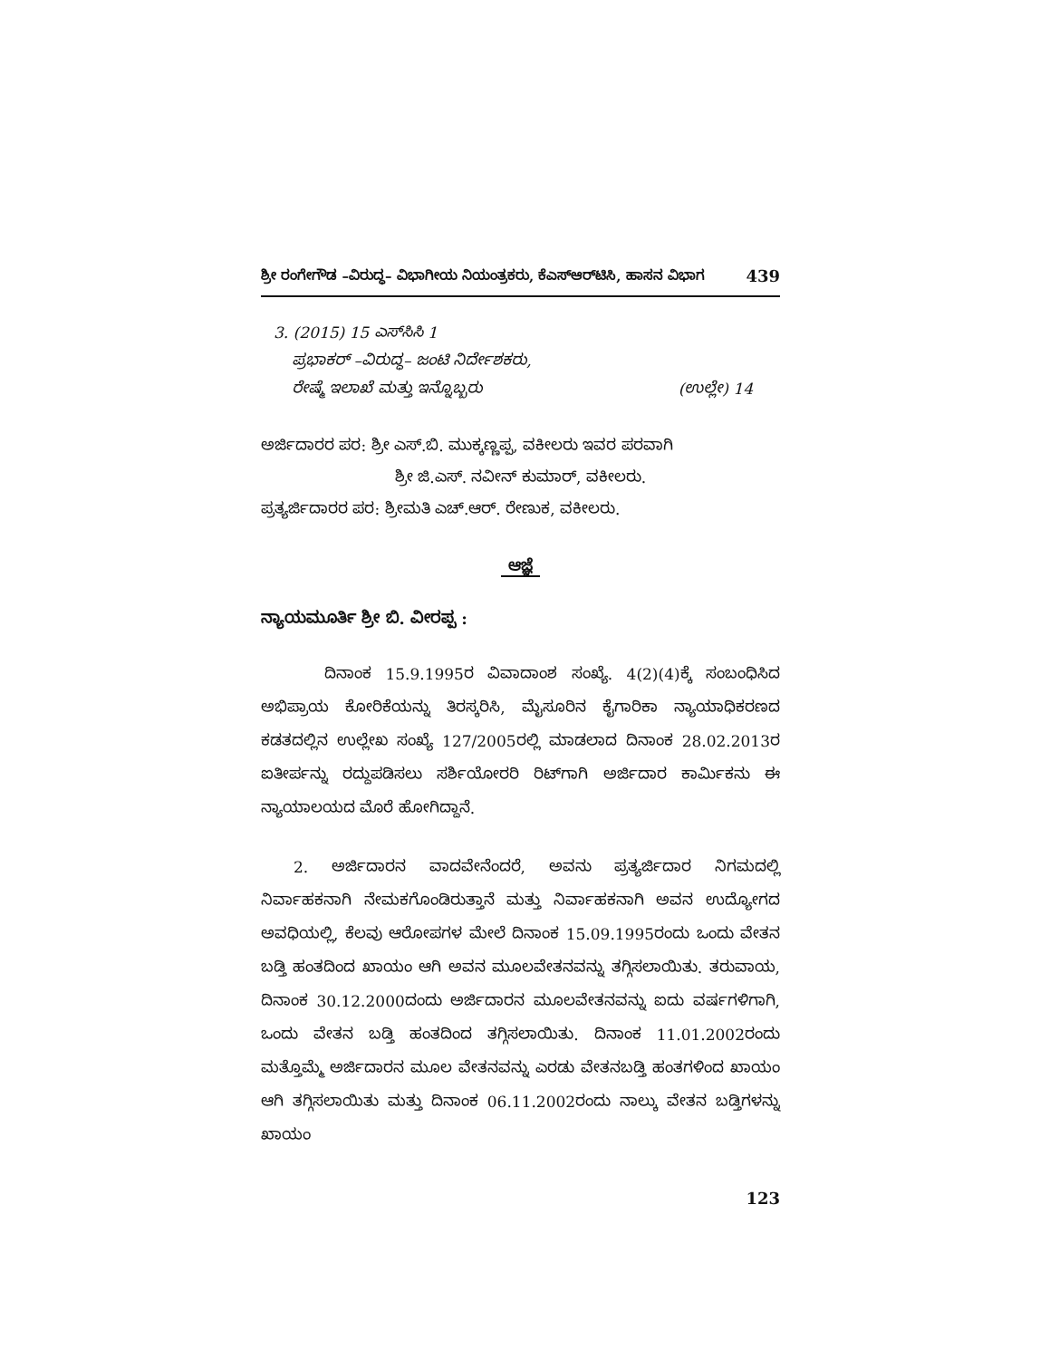ಶ್ರೀ ರಂಗೇಗೌಡ –ವಿರುದ್ಧ– ವಿಭಾಗೀಯ ನಿಯಂತ್ರಕರು, ಕೆಎಸ್‌ಆರ್‌ಟಿಸಿ, ಹಾಸನ ವಿಭಾಗ 439
3. (2015) 15 ಎಸ್‌ಸಿಸಿ 1
ಪ್ರಭಾಕರ್ –ವಿರುದ್ಧ– ಜಂಟಿ ನಿರ್ದೇಶಕರು,
ರೇಷ್ಮೆ ಇಲಾಖೆ ಮತ್ತು ಇನ್ನೊಬ್ಬರು (ಉಲ್ಲೇ) 14
ಅರ್ಜಿದಾರರ ಪರ: ಶ್ರೀ ಎಸ್.ಬಿ. ಮುಕ್ಕಣ್ಣಪ್ಪ, ವಕೀಲರು ಇವರ ಪರವಾಗಿ
ಶ್ರೀ ಜಿ.ಎಸ್. ನವೀನ್ ಕುಮಾರ್, ವಕೀಲರು.
ಪ್ರತ್ಯರ್ಜಿದಾರರ ಪರ: ಶ್ರೀಮತಿ ಎಚ್.ಆರ್. ರೇಣುಕ, ವಕೀಲರು.
ಆಜ್ಞೆ
ನ್ಯಾಯಮೂರ್ತಿ ಶ್ರೀ ಬಿ. ವೀರಪ್ಪ :
ದಿನಾಂಕ 15.9.1995ರ ವಿವಾದಾಂಶ ಸಂಖ್ಯೆ. 4(2)(4)ಕ್ಕೆ ಸಂಬಂಧಿಸಿದ ಅಭಿಪ್ರಾಯ ಕೋರಿಕೆಯನ್ನು ತಿರಸ್ಕರಿಸಿ, ಮೈಸೂರಿನ ಕೈಗಾರಿಕಾ ನ್ಯಾಯಾಧಿಕರಣದ ಕಡತದಲ್ಲಿನ ಉಲ್ಲೇಖ ಸಂಖ್ಯೆ 127/2005ರಲ್ಲಿ ಮಾಡಲಾದ ದಿನಾಂಕ 28.02.2013ರ ಐತೀರ್ಪನ್ನು ರದ್ದುಪಡಿಸಲು ಸರ್ಶಿಯೋರರಿ ರಿಟ್‌ಗಾಗಿ ಅರ್ಜಿದಾರ ಕಾರ್ಮಿಕನು ಈ ನ್ಯಾಯಾಲಯದ ಮೊರೆ ಹೋಗಿದ್ದಾನೆ.
2. ಅರ್ಜಿದಾರನ ವಾದವೇನೆಂದರೆ, ಅವನು ಪ್ರತ್ಯರ್ಜಿದಾರ ನಿಗಮದಲ್ಲಿ ನಿರ್ವಾಹಕನಾಗಿ ನೇಮಕಗೊಂಡಿರುತ್ತಾನೆ ಮತ್ತು ನಿರ್ವಾಹಕನಾಗಿ ಅವನ ಉದ್ಯೋಗದ ಅವಧಿಯಲ್ಲಿ, ಕೆಲವು ಆರೋಪಗಳ ಮೇಲೆ ದಿನಾಂಕ 15.09.1995ರಂದು ಒಂದು ವೇತನ ಬಡ್ತಿ ಹಂತದಿಂದ ಖಾಯಂ ಆಗಿ ಅವನ ಮೂಲವೇತನವನ್ನು ತಗ್ಗಿಸಲಾಯಿತು. ತರುವಾಯ, ದಿನಾಂಕ 30.12.2000ದಂದು ಅರ್ಜಿದಾರನ ಮೂಲವೇತನವನ್ನು ಐದು ವರ್ಷಗಳಿಗಾಗಿ, ಒಂದು ವೇತನ ಬಡ್ತಿ ಹಂತದಿಂದ ತಗ್ಗಿಸಲಾಯಿತು. ದಿನಾಂಕ 11.01.2002ರಂದು ಮತ್ತೊಮ್ಮೆ ಅರ್ಜಿದಾರನ ಮೂಲ ವೇತನವನ್ನು ಎರಡು ವೇತನಬಡ್ತಿ ಹಂತಗಳಿಂದ ಖಾಯಂ ಆಗಿ ತಗ್ಗಿಸಲಾಯಿತು ಮತ್ತು ದಿನಾಂಕ 06.11.2002ರಂದು ನಾಲ್ಕು ವೇತನ ಬಡ್ತಿಗಳನ್ನು ಖಾಯಂ
123